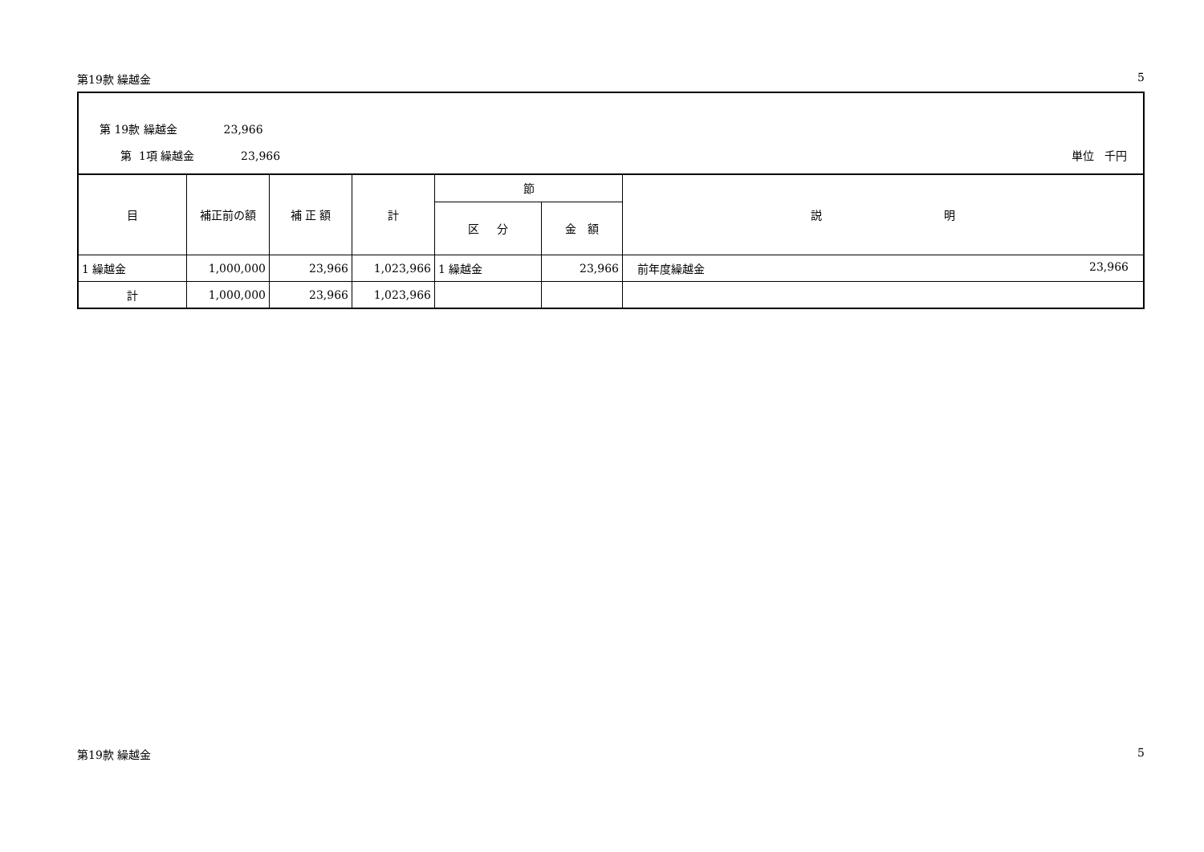第19款 繰越金 5
第 19款 繰越金 23,966
第 1項 繰越金 23,966
単位 千円
| 目 | 補正前の額 | 補 正 額 | 計 | 節 | | 説 明 |
| --- | --- | --- | --- | --- | --- | --- |
| | | | | 区 分 | 金 額 | |
| 1 繰越金 | 1,000,000 | 23,966 | 1,023,966 | 1 繰越金 | 23,966 | 前年度繰越金 23,966 |
| 計 | 1,000,000 | 23,966 | 1,023,966 | | | |
第19款 繰越金 5